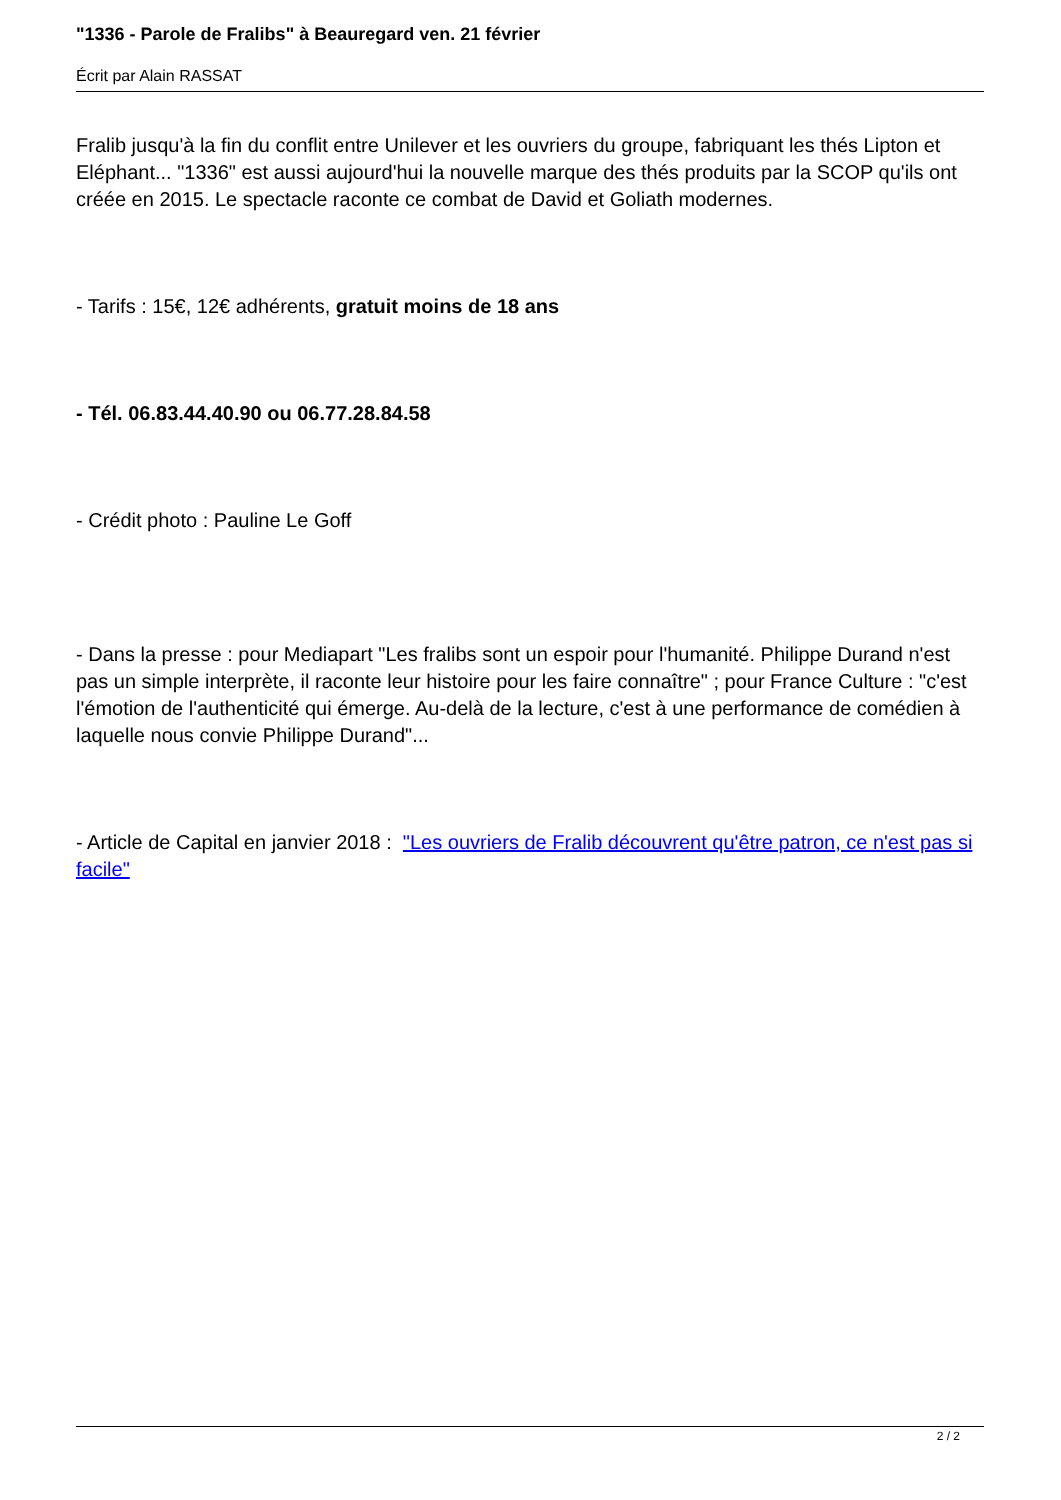"1336 - Parole de Fralibs" à Beauregard ven. 21 février
Écrit par Alain RASSAT
Fralib jusqu'à la fin du conflit entre Unilever et les ouvriers du groupe, fabriquant les thés Lipton et Eléphant... "1336" est aussi aujourd'hui la nouvelle marque des thés produits par la SCOP qu'ils ont créée en 2015. Le spectacle raconte ce combat de David et Goliath modernes.
- Tarifs : 15€, 12€ adhérents, gratuit moins de 18 ans
- Tél. 06.83.44.40.90 ou 06.77.28.84.58
- Crédit photo : Pauline Le Goff
- Dans la presse : pour Mediapart "Les fralibs sont un espoir pour l'humanité. Philippe Durand n'est pas un simple interprète, il raconte leur histoire pour les faire connaître" ; pour France Culture : "c'est l'émotion de l'authenticité qui émerge. Au-delà de la lecture, c'est à une performance de comédien à laquelle nous convie Philippe Durand"...
- Article de Capital en janvier 2018 : "Les ouvriers de Fralib découvrent qu'être patron, ce n'est pas si facile"
2 / 2